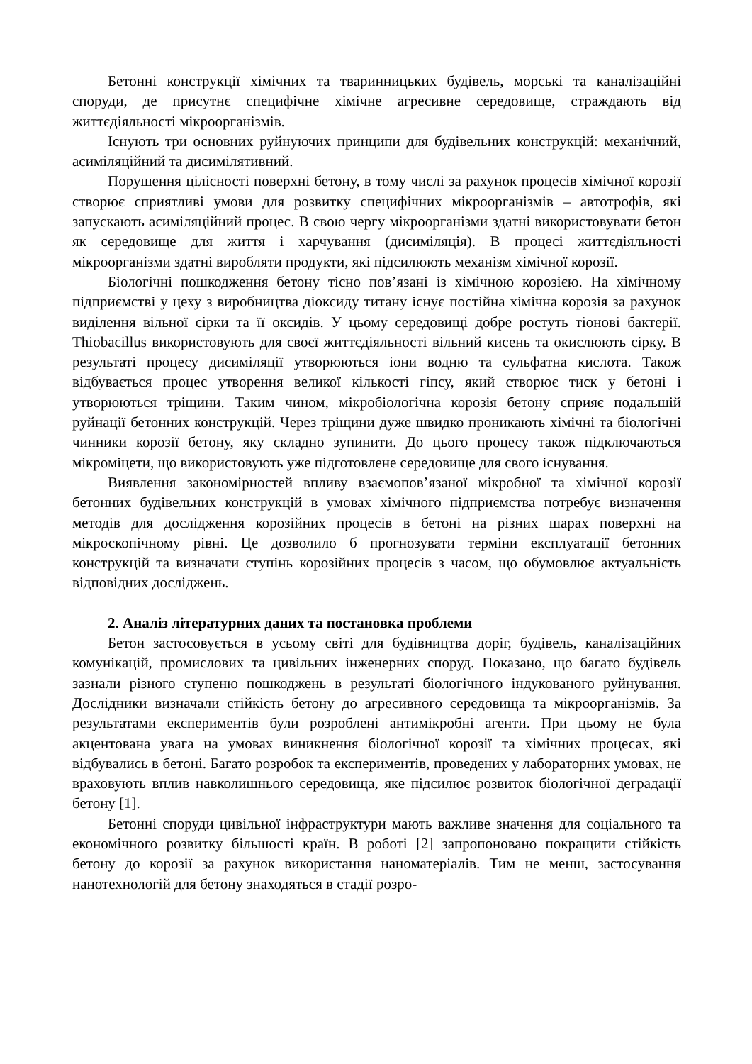Бетонні конструкції хімічних та тваринницьких будівель, морські та каналізаційні споруди, де присутнє специфічне хімічне агресивне середовище, страждають від життєдіяльності мікроорганізмів.
Існують три основних руйнуючих принципи для будівельних конструкцій: механічний, асиміляційний та дисимілятивний.
Порушення цілісності поверхні бетону, в тому числі за рахунок процесів хімічної корозії створює сприятливі умови для розвитку специфічних мікроорганізмів – автотрофів, які запускають асиміляційний процес. В свою чергу мікроорганізми здатні використовувати бетон як середовище для життя і харчування (дисиміляція). В процесі життєдіяльності мікроорганізми здатні виробляти продукти, які підсилюють механізм хімічної корозії.
Біологічні пошкодження бетону тісно пов’язані із хімічною корозією. На хімічному підприємстві у цеху з виробництва діоксиду титану існує постійна хімічна корозія за рахунок виділення вільної сірки та її оксидів. У цьому середовищі добре ростуть тіонові бактерії. Thiobacillus використовують для своєї життєдіяльності вільний кисень та окислюють сірку. В результаті процесу дисиміляції утворюються іони водню та сульфатна кислота. Також відбувається процес утворення великої кількості гіпсу, який створює тиск у бетоні і утворюються тріщини. Таким чином, мікробіологічна корозія бетону сприяє подальшій руйнації бетонних конструкцій. Через тріщини дуже швидко проникають хімічні та біологічні чинники корозії бетону, яку складно зупинити. До цього процесу також підключаються мікроміцети, що використовують уже підготовлене середовище для свого існування.
Виявлення закономірностей впливу взаємопов’язаної мікробної та хімічної корозії бетонних будівельних конструкцій в умовах хімічного підприємства потребує визначення методів для дослідження корозійних процесів в бетоні на різних шарах поверхні на мікроскопічному рівні. Це дозволило б прогнозувати терміни експлуатації бетонних конструкцій та визначати ступінь корозійних процесів з часом, що обумовлює актуальність відповідних досліджень.
2. Аналіз літературних даних та постановка проблеми
Бетон застосовується в усьому світі для будівництва доріг, будівель, каналізаційних комунікацій, промислових та цивільних інженерних споруд. Показано, що багато будівель зазнали різного ступеню пошкоджень в результаті біологічного індукованого руйнування. Дослідники визначали стійкість бетону до агресивного середовища та мікроорганізмів. За результатами експериментів були розроблені антимікробні агенти. При цьому не була акцентована увага на умовах виникнення біологічної корозії та хімічних процесах, які відбувались в бетоні. Багато розробок та експериментів, проведених у лабораторних умовах, не враховують вплив навколишнього середовища, яке підсилює розвиток біологічної деградації бетону [1].
Бетонні споруди цивільної інфраструктури мають важливе значення для соціального та економічного розвитку більшості країн. В роботі [2] запропоновано покращити стійкість бетону до корозії за рахунок використання наноматеріалів. Тим не менш, застосування нанотехнологій для бетону знаходяться в стадії розро-